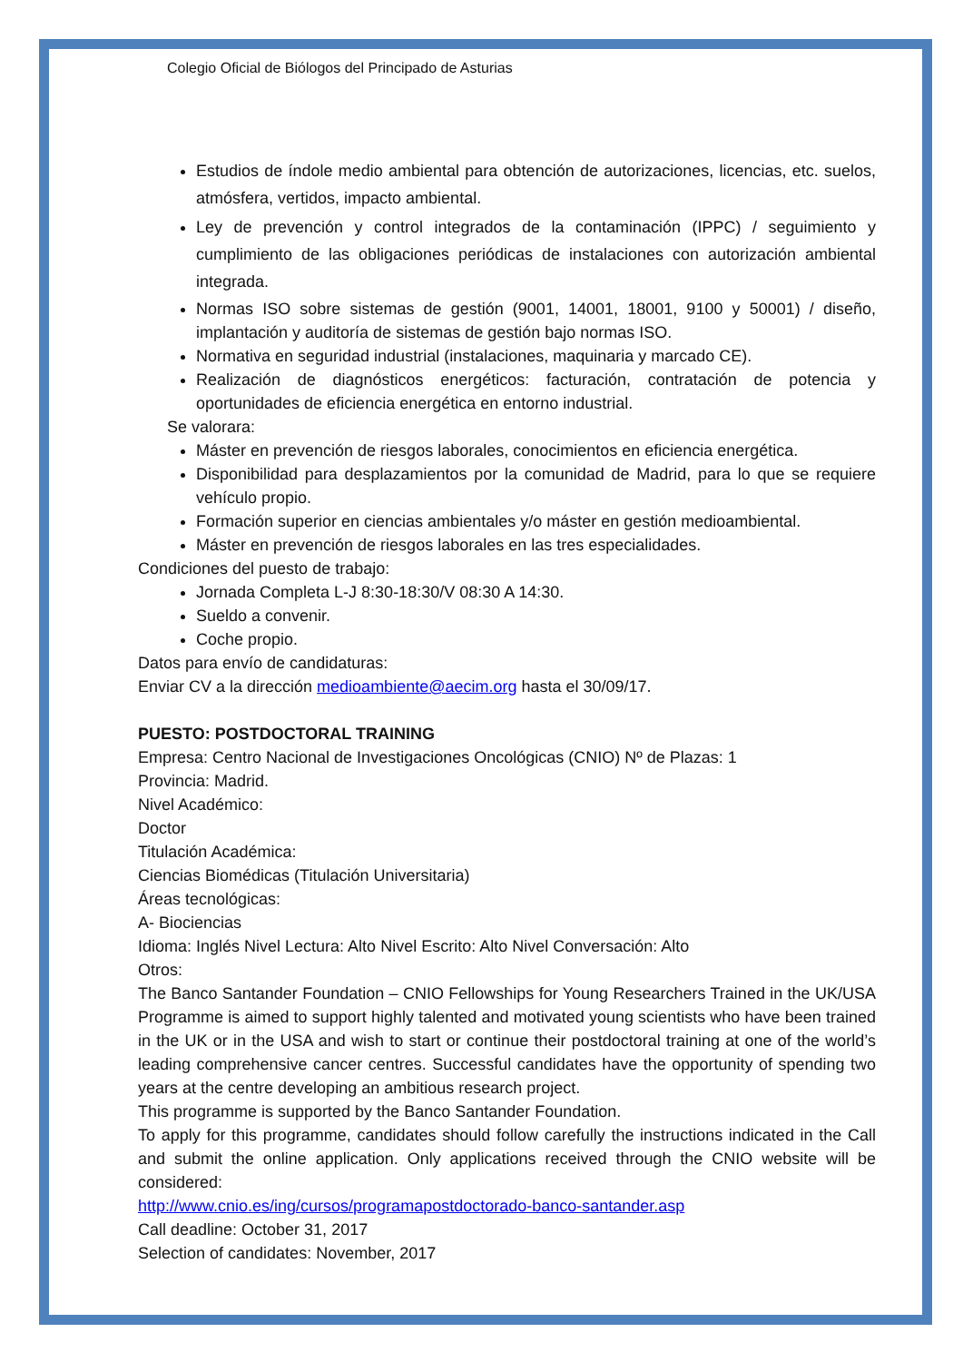Colegio Oficial de Biólogos del Principado de Asturias
Estudios de índole medio ambiental para obtención de autorizaciones, licencias, etc. suelos, atmósfera, vertidos, impacto ambiental.
Ley de prevención y control integrados de la contaminación (IPPC) / seguimiento y cumplimiento de las obligaciones periódicas de instalaciones con autorización ambiental integrada.
Normas ISO sobre sistemas de gestión (9001, 14001, 18001, 9100 y 50001) / diseño, implantación y auditoría de sistemas de gestión bajo normas ISO.
Normativa en seguridad industrial (instalaciones, maquinaria y marcado CE).
Realización de diagnósticos energéticos: facturación, contratación de potencia y oportunidades de eficiencia energética en entorno industrial.
Se valorara:
Máster en prevención de riesgos laborales, conocimientos en eficiencia energética.
Disponibilidad para desplazamientos por la comunidad de Madrid, para lo que se requiere vehículo propio.
Formación superior en ciencias ambientales y/o máster en gestión medioambiental.
Máster en prevención de riesgos laborales en las tres especialidades.
Condiciones del puesto de trabajo:
Jornada Completa L-J 8:30-18:30/V 08:30 A 14:30.
Sueldo a convenir.
Coche propio.
Datos para envío de candidaturas:
Enviar CV a la dirección medioambiente@aecim.org hasta el 30/09/17.
PUESTO: POSTDOCTORAL TRAINING
Empresa: Centro Nacional de Investigaciones Oncológicas (CNIO) Nº de Plazas: 1
Provincia: Madrid.
Nivel Académico:
Doctor
Titulación Académica:
Ciencias Biomédicas (Titulación Universitaria)
Áreas tecnológicas:
A- Biociencias
Idioma: Inglés Nivel Lectura: Alto Nivel Escrito: Alto Nivel Conversación: Alto
Otros:
The Banco Santander Foundation – CNIO Fellowships for Young Researchers Trained in the UK/USA Programme is aimed to support highly talented and motivated young scientists who have been trained in the UK or in the USA and wish to start or continue their postdoctoral training at one of the world’s leading comprehensive cancer centres. Successful candidates have the opportunity of spending two years at the centre developing an ambitious research project.
This programme is supported by the Banco Santander Foundation.
To apply for this programme, candidates should follow carefully the instructions indicated in the Call and submit the online application. Only applications received through the CNIO website will be considered:
http://www.cnio.es/ing/cursos/programapostdoctorado-banco-santander.asp
Call deadline: October 31, 2017
Selection of candidates: November, 2017